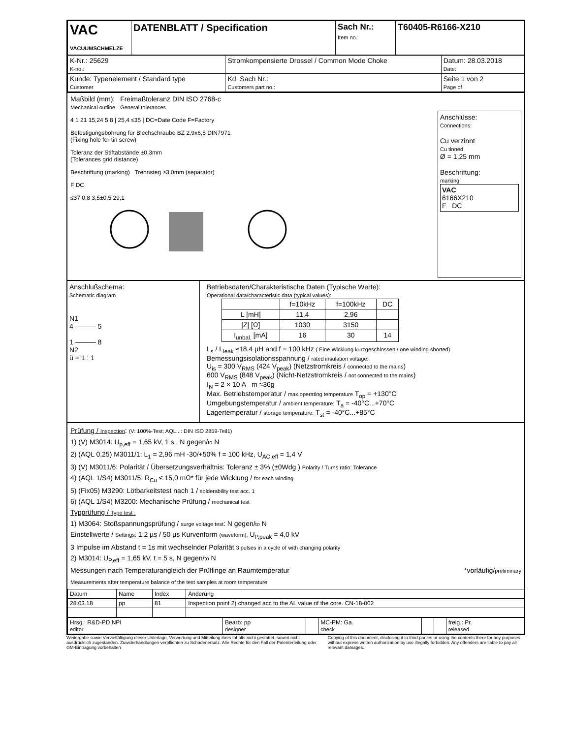| VAC VACUUMSCHMELZE | DATENBLATT / Specification | Sach Nr.: Item no.: | T60405-R6166-X210 |
| K-Nr.: 25629 K-no.: | Stromkompensierte Drossel / Common Mode Choke | Datum: 28.03.2018 Date: |
| Kunde: Typenelement / Standard type Customer | Kd. Sach Nr.: Customers part no.: | Seite 1 von 2 Page of |
Maßbild (mm):
Mechanical outline
Freimaßtoleranz DIN ISO 2768-c
General tolerances
4 1 21 15,24 5 8 | 25,4 ≤35 | DC=Date Code F=Factory
Befestigungsbohrung für Blechschraube BZ 2,9x6,5 DIN7971
(Fixing hole for tin screw)
Toleranz der Stiftabstände ±0,3mm
(Tolerances grid distance)
Beschriftung (marking) Trennsteg ≥3,0mm (separator)
F DC
≤37 0,8 3,5±0,5 29,1
Anschlüsse:
Connections:
Cu verzinnt
Cu tinned
Ø = 1,25 mm
Beschriftung:
marking
VAC
6166X210
F DC
Anschlußschema:
Schematic diagram
N1
4 ——— 5
1 ——— 8
N2
ü = 1 : 1
Betriebsdaten/Charakteristische Daten (Typische Werte):
Operational data/characteristic data (typical values):
| | f=10kHz | f=100kHz | DC |
| L [mH] | 11,4 | 2,96 | |
| /Z/ [Ω] | 1030 | 3150 | |
| I<sub>unbal.</sub> [mA] | 16 | 30 | 14 |
L<sub>s</sub> / L<sub>leak</sub> ≈18.4 µH and f = 100 kHz ( Eine Wicklung kurzgeschlossen / one winding shorted)
Bemessungsisolationsspannung / rated insulation voltage:
U<sub>is</sub> = 300 V<sub>RMS</sub> (424 V<sub>peak</sub>) (Netzstromkreis / connected to the mains)
600 V<sub>RMS</sub> (848 V<sub>peak</sub>) (Nicht-Netzstromkreis / not connected to the mains)
I<sub>N</sub> = 2 × 10 A m ≈36g
Max. Betriebstemperatur / max.operating temperature T<sub>op</sub> = +130°C
Umgebungstemperatur / ambient temperature: T<sub>a</sub> = -40°C...+70°C
Lagertemperatur / storage temperature: T<sub>st</sub> = -40°C...+85°C
Prüfung / Inspection: (V: 100%-Test; AQL...: DIN ISO 2859-Teil1)
1) (V) M3014: U<sub>p,eff</sub> = 1,65 kV, 1 s , N gegen/to N
2) (AQL 0,25) M3011/1: L<sub>1</sub> = 2,96 mH -30/+50% f = 100 kHz, U<sub>AC,eff</sub> = 1,4 V
3) (V) M3011/6: Polarität / Übersetzungsverhältnis: Toleranz ± 3% (±0Wdg.) Polarity / Turns ratio: Tolerance
4) (AQL 1/S4) M3011/5: R<sub>Cu</sub> ≤ 15,0 mΩ* für jede Wicklung / for each winding
5) (Fix05) M3290: Lötbarkeitstest nach 1 / solderability test acc. 1
6) (AQL 1/S4) M3200: Mechanische Prüfung / mechanical test
Typprüfung / Type test :
1) M3064: Stoßspannungsprüfung / surge voltage test: N gegen/to N
Einstellwerte / Settings: 1,2 µs / 50 µs Kurvenform (waveform), U<sub>P,peak</sub> = 4,0 kV
3 Impulse im Abstand t = 1s mit wechselnder Polarität 3 pulses in a cycle of with changing polarity
2) M3014: U<sub>P,eff</sub> = 1,65 kV, t = 5 s, N gegen/to N
Messungen nach Temperaturangleich der Prüflinge an Raumtemperatur *vorläufig/preliminary
Measurements after temperature balance of the test samples at room temperature
| Datum | Name | Index | Änderung |
| 28.03.18 | pp | 81 | Inspection point 2) changed acc to the AL value of the core. CN-18-002 |
| Hrsg.: R&D-PD NPI editor | Bearb: pp designer | | MC-PM: Ga. check | | | freig.: Pr. released |
Weitergabe sowie Vervielfältigung dieser Unterlage, Verwertung und Mitteilung ihres Inhalts nicht gestattet, soweit nicht ausdrücklich zugestanden. Zuwiderhandlungen verpflichten zu Schadenersatz. Alle Rechte für den Fall der Patenterteilung oder GM-Eintragung vorbehalten
Copying of this document, disclosing it to third parties or using the contents there for any purposes without express written authorization by use illegally forbidden. Any offenders are liable to pay all relevant damages.